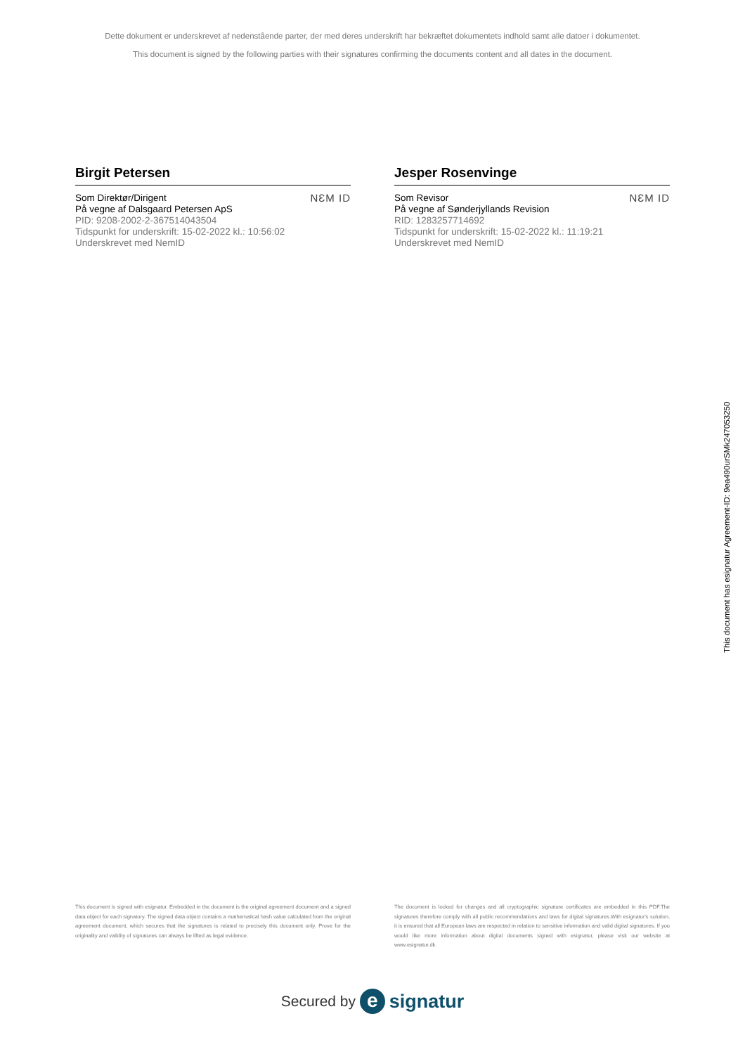Dette dokument er underskrevet af nedenstående parter, der med deres underskrift har bekræftet dokumentets indhold samt alle datoer i dokumentet.
This document is signed by the following parties with their signatures confirming the documents content and all dates in the document.
Birgit Petersen
Som Direktør/Dirigent
På vegne af Dalsgaard Petersen ApS
PID: 9208-2002-2-367514043504
Tidspunkt for underskrift: 15-02-2022 kl.: 10:56:02
Underskrevet med NemID
NƐM ID
Jesper Rosenvinge
Som Revisor
På vegne af Sønderjyllands Revision
RID: 1283257714692
Tidspunkt for underskrift: 15-02-2022 kl.: 11:19:21
Underskrevet med NemID
NƐM ID
This document has esignatur Agreement-ID: 9ea490urSMk247053250
This document is signed with esignatur. Embedded in the document is the original agreement document and a signed data object for each signatory. The signed data object contains a mathematical hash value calculated from the original agreement document, which secures that the signatures is related to precisely this document only. Prove for the originality and validity of signatures can always be lifted as legal evidence.
The document is locked for changes and all cryptographic signature certificates are embedded in this PDF.The signatures therefore comply with all public recommendations and laws for digital signatures.With esignatur's solution, it is ensured that all European laws are respected in relation to sensitive information and valid digital signatures. If you would like more information about digital documents signed with esignatur, please visit our website at www.esignatur.dk.
Secured by e signatur